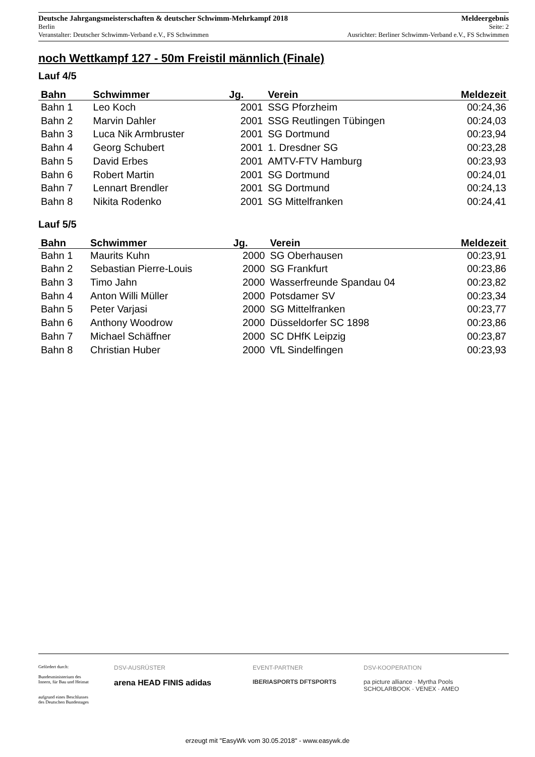Deutsche Jahrgangsmeisterschaften & deutscher Schwimm-Mehrkampf 2018 Meldeergebnis
Berlin Seite: 2
Veranstalter: Deutscher Schwimm-Verband e.V., FS Schwimmen Ausrichter: Berliner Schwimm-Verband e.V., FS Schwimmen
noch Wettkampf 127 - 50m Freistil männlich (Finale)
Lauf 4/5
| Bahn | Schwimmer | Jg. | Verein | Meldezeit |
| --- | --- | --- | --- | --- |
| Bahn 1 | Leo Koch | 2001 | SSG Pforzheim | 00:24,36 |
| Bahn 2 | Marvin Dahler | 2001 | SSG Reutlingen Tübingen | 00:24,03 |
| Bahn 3 | Luca Nik Armbruster | 2001 | SG Dortmund | 00:23,94 |
| Bahn 4 | Georg Schubert | 2001 | 1. Dresdner SG | 00:23,28 |
| Bahn 5 | David Erbes | 2001 | AMTV-FTV Hamburg | 00:23,93 |
| Bahn 6 | Robert Martin | 2001 | SG Dortmund | 00:24,01 |
| Bahn 7 | Lennart Brendler | 2001 | SG Dortmund | 00:24,13 |
| Bahn 8 | Nikita Rodenko | 2001 | SG Mittelfranken | 00:24,41 |
Lauf 5/5
| Bahn | Schwimmer | Jg. | Verein | Meldezeit |
| --- | --- | --- | --- | --- |
| Bahn 1 | Maurits Kuhn | 2000 | SG Oberhausen | 00:23,91 |
| Bahn 2 | Sebastian Pierre-Louis | 2000 | SG Frankfurt | 00:23,86 |
| Bahn 3 | Timo Jahn | 2000 | Wasserfreunde Spandau 04 | 00:23,82 |
| Bahn 4 | Anton Willi Müller | 2000 | Potsdamer SV | 00:23,34 |
| Bahn 5 | Peter Varjasi | 2000 | SG Mittelfranken | 00:23,77 |
| Bahn 6 | Anthony Woodrow | 2000 | Düsseldorfer SC 1898 | 00:23,86 |
| Bahn 7 | Michael Schäffner | 2000 | SC DHfK Leipzig | 00:23,87 |
| Bahn 8 | Christian Huber | 2000 | VfL Sindelfingen | 00:23,93 |
Gefördert durch:
Bundesministerium des Innern, für Bau und Heimat
aufgrund eines Beschlusses des Deutschen Bundestages
DSV-AUSRÜSTER
arena HEAD FINIS adidas
EVENT-PARTNER
IBERIASPORTS DFTSPORTS
DSV-KOOPERATION
pa picture alliance · Myrtha Pools
SCHOLARBOOK · VENEX · AMEO
erzeugt mit "EasyWk vom 30.05.2018" - www.easywk.de